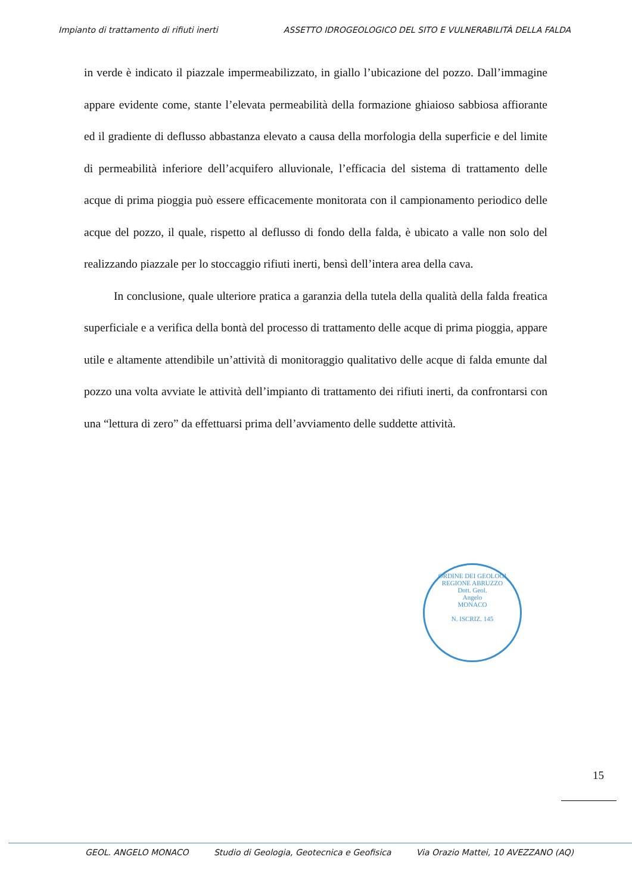Impianto di trattamento di rifiuti inerti ASSETTO IDROGEOLOGICO DEL SITO E VULNERABILITÀ DELLA FALDA
in verde è indicato il piazzale impermeabilizzato, in giallo l’ubicazione del pozzo. Dall’immagine appare evidente come, stante l’elevata permeabilità della formazione ghiaioso sabbiosa affiorante ed il gradiente di deflusso abbastanza elevato a causa della morfologia della superficie e del limite di permeabilità inferiore dell’acquifero alluvionale, l’efficacia del sistema di trattamento delle acque di prima pioggia può essere efficacemente monitorata con il campionamento periodico delle acque del pozzo, il quale, rispetto al deflusso di fondo della falda, è ubicato a valle non solo del realizzando piazzale per lo stoccaggio rifiuti inerti, bensì dell’intera area della cava.
In conclusione, quale ulteriore pratica a garanzia della tutela della qualità della falda freatica superficiale e a verifica della bontà del processo di trattamento delle acque di prima pioggia, appare utile e altamente attendibile un’attività di monitoraggio qualitativo delle acque di falda emunte dal pozzo una volta avviate le attività dell’impianto di trattamento dei rifiuti inerti, da confrontarsi con una “lettura di zero” da effettuarsi prima dell’avviamento delle suddette attività.
ORDINE DEI GEOLOGI REGIONE ABRUZZO
Dott. Geol.
Angelo
MONACO
N. ISCRIZ. 145
15
GEOL. ANGELO MONACO Studio di Geologia, Geotecnica e Geofisica Via Orazio Mattei, 10 AVEZZANO (AQ)